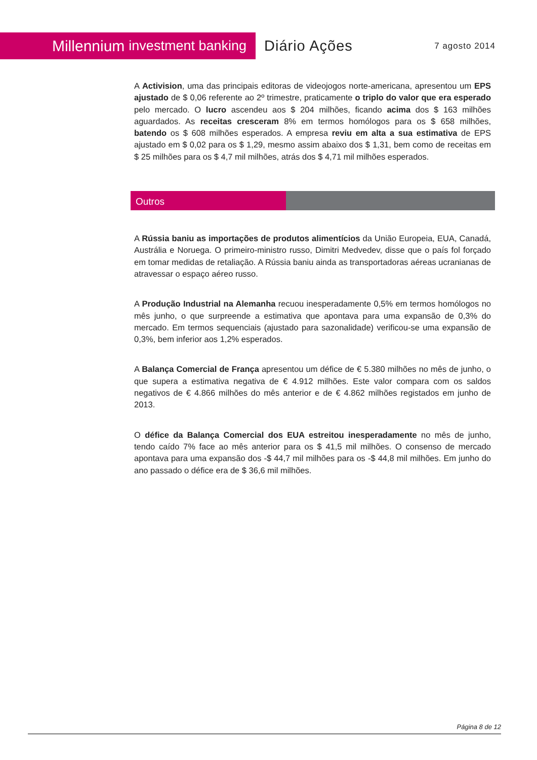Millennium investment banking
Diário Ações
7 agosto 2014
A Activision, uma das principais editoras de videojogos norte-americana, apresentou um EPS ajustado de $ 0,06 referente ao 2º trimestre, praticamente o triplo do valor que era esperado pelo mercado. O lucro ascendeu aos $ 204 milhões, ficando acima dos $ 163 milhões aguardados. As receitas cresceram 8% em termos homólogos para os $ 658 milhões, batendo os $ 608 milhões esperados. A empresa reviu em alta a sua estimativa de EPS ajustado em $ 0,02 para os $ 1,29, mesmo assim abaixo dos $ 1,31, bem como de receitas em $ 25 milhões para os $ 4,7 mil milhões, atrás dos $ 4,71 mil milhões esperados.
Outros
A Rússia baniu as importações de produtos alimentícios da União Europeia, EUA, Canadá, Austrália e Noruega. O primeiro-ministro russo, Dimitri Medvedev, disse que o país fol forçado em tomar medidas de retaliação. A Rússia baniu ainda as transportadoras aéreas ucranianas de atravessar o espaço aéreo russo.
A Produção Industrial na Alemanha recuou inesperadamente 0,5% em termos homólogos no mês junho, o que surpreende a estimativa que apontava para uma expansão de 0,3% do mercado. Em termos sequenciais (ajustado para sazonalidade) verificou-se uma expansão de 0,3%, bem inferior aos 1,2% esperados.
A Balança Comercial de França apresentou um défice de € 5.380 milhões no mês de junho, o que supera a estimativa negativa de € 4.912 milhões. Este valor compara com os saldos negativos de € 4.866 milhões do mês anterior e de € 4.862 milhões registados em junho de 2013.
O défice da Balança Comercial dos EUA estreitou inesperadamente no mês de junho, tendo caído 7% face ao mês anterior para os $ 41,5 mil milhões. O consenso de mercado apontava para uma expansão dos -$ 44,7 mil milhões para os -$ 44,8 mil milhões. Em junho do ano passado o défice era de $ 36,6 mil milhões.
Página 8 de 12